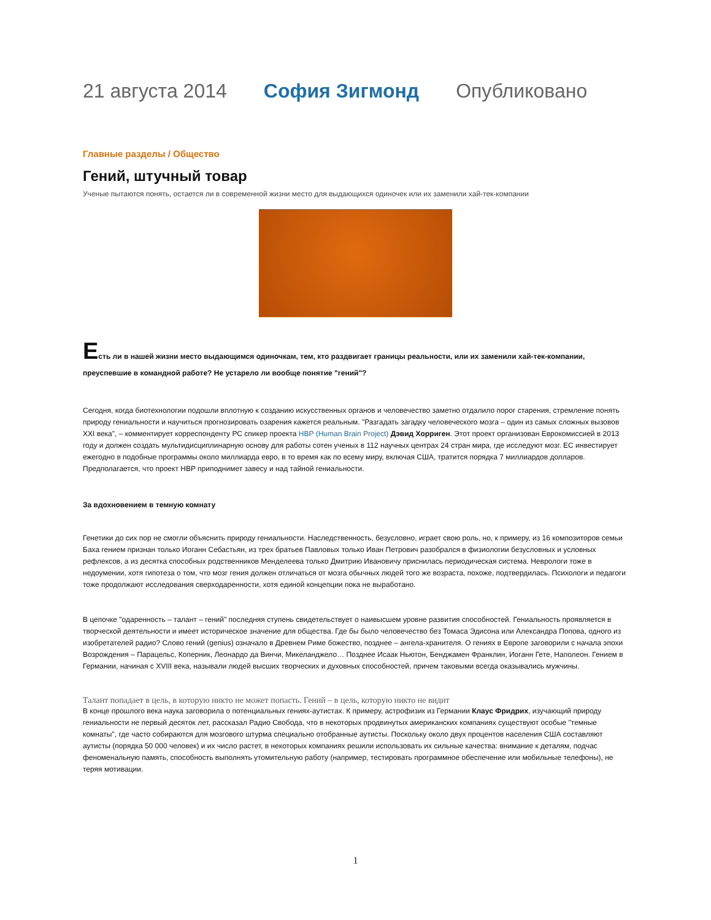21 августа 2014 София Зигмонд Опубликовано
Главные разделы / Общество
Гений, штучный товар
Ученые пытаются понять, остается ли в современной жизни место для выдающихся одиночек или их заменили хай-тек-компании
Есть ли в нашей жизни место выдающимся одиночкам, тем, кто раздвигает границы реальности, или их заменили хай-тек-компании, преуспевшие в командной работе? Не устарело ли вообще понятие "гений"?
Сегодня, когда биотехнологии подошли вплотную к созданию искусственных органов и человечество заметно отдалило порог старения, стремление понять природу гениальности и научиться прогнозировать озарения кажется реальным. "Разгадать загадку человеческого мозга – один из самых сложных вызовов XXI века", – комментирует корреспонденту РС спикер проекта HBP (Human Brain Project) Дэвид Хорриген. Этот проект организован Еврокомиссией в 2013 году и должен создать мультидисциплинарную основу для работы сотен ученых в 112 научных центрах 24 стран мира, где исследуют мозг. ЕС инвестирует ежегодно в подобные программы около миллиарда евро, в то время как по всему миру, включая США, тратится порядка 7 миллиардов долларов. Предполагается, что проект HBP приподнимет завесу и над тайной гениальности.
За вдохновением в темную комнату
Генетики до сих пор не смогли объяснить природу гениальности. Наследственность, безусловно, играет свою роль, но, к примеру, из 16 композиторов семьи Баха гением признан только Иоганн Себастьян, из трех братьев Павловых только Иван Петрович разобрался в физиологии безусловных и условных рефлексов, а из десятка способных родственников Менделеева только Дмитрию Ивановичу приснилась периодическая система. Неврологи тоже в недоумении, хотя гипотеза о том, что мозг гения должен отличаться от мозга обычных людей того же возраста, похоже, подтвердилась. Психологи и педагоги тоже продолжают исследования сверходаренности, хотя единой концепции пока не выработано.
В цепочке "одаренность – талант – гений" последняя ступень свидетельствует о наивысшем уровне развития способностей. Гениальность проявляется в творческой деятельности и имеет историческое значение для общества. Где бы было человечество без Томаса Эдисона или Александра Попова, одного из изобретателей радио? Слово гений (genius) означало в Древнем Риме божество, позднее – ангела-хранителя. О гениях в Европе заговорили с начала эпохи Возрождения – Парацельс, Коперник, Леонардо да Винчи, Микеланджело… Позднее Исаак Ньютон, Бенджамен Франклин, Иоганн Гете, Наполеон. Гением в Германии, начиная с XVIII века, называли людей высших творческих и духовных способностей, причем таковыми всегда оказывались мужчины.
Талант попадает в цель, в которую никто не может попасть. Гений – в цель, которую никто не видит
В конце прошлого века наука заговорила о потенциальных гениях-аутистах. К примеру, астрофизик из Германии Клаус Фридрих, изучающий природу гениальности не первый десяток лет, рассказал Радио Свобода, что в некоторых продвинутых американских компаниях существуют особые "темные комнаты", где часто собираются для мозгового штурма специально отобранные аутисты. Поскольку около двух процентов населения США составляют аутисты (порядка 50 000 человек) и их число растет, в некоторых компаниях решили использовать их сильные качества: внимание к деталям, подчас феноменальную память, способность выполнять утомительную работу (например, тестировать программное обеспечение или мобильные телефоны), не теряя мотивации.
1